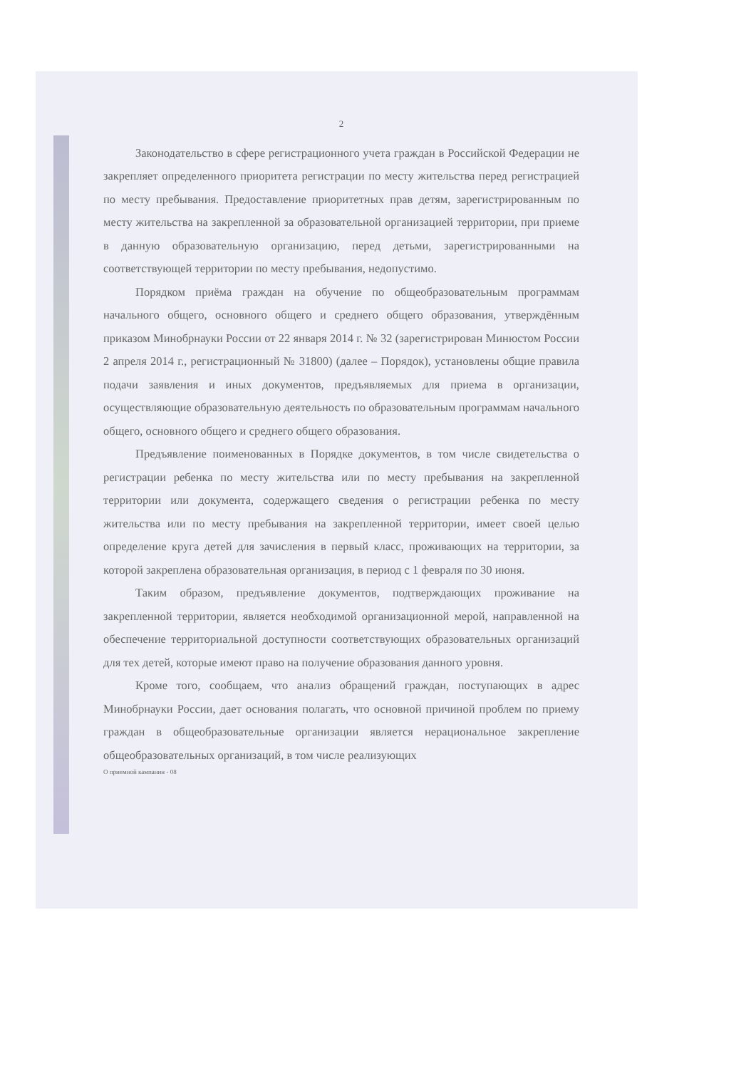2
Законодательство в сфере регистрационного учета граждан в Российской Федерации не закрепляет определенного приоритета регистрации по месту жительства перед регистрацией по месту пребывания. Предоставление приоритетных прав детям, зарегистрированным по месту жительства на закрепленной за образовательной организацией территории, при приеме в данную образовательную организацию, перед детьми, зарегистрированными на соответствующей территории по месту пребывания, недопустимо.
Порядком приёма граждан на обучение по общеобразовательным программам начального общего, основного общего и среднего общего образования, утверждённым приказом Минобрнауки России от 22 января 2014 г. № 32 (зарегистрирован Минюстом России 2 апреля 2014 г., регистрационный № 31800) (далее – Порядок), установлены общие правила подачи заявления и иных документов, предъявляемых для приема в организации, осуществляющие образовательную деятельность по образовательным программам начального общего, основного общего и среднего общего образования.
Предъявление поименованных в Порядке документов, в том числе свидетельства о регистрации ребенка по месту жительства или по месту пребывания на закрепленной территории или документа, содержащего сведения о регистрации ребенка по месту жительства или по месту пребывания на закрепленной территории, имеет своей целью определение круга детей для зачисления в первый класс, проживающих на территории, за которой закреплена образовательная организация, в период с 1 февраля по 30 июня.
Таким образом, предъявление документов, подтверждающих проживание на закрепленной территории, является необходимой организационной мерой, направленной на обеспечение территориальной доступности соответствующих образовательных организаций для тех детей, которые имеют право на получение образования данного уровня.
Кроме того, сообщаем, что анализ обращений граждан, поступающих в адрес Минобрнауки России, дает основания полагать, что основной причиной проблем по приему граждан в общеобразовательные организации является нерациональное закрепление общеобразовательных организаций, в том числе реализующих
О приемной кампании - 08